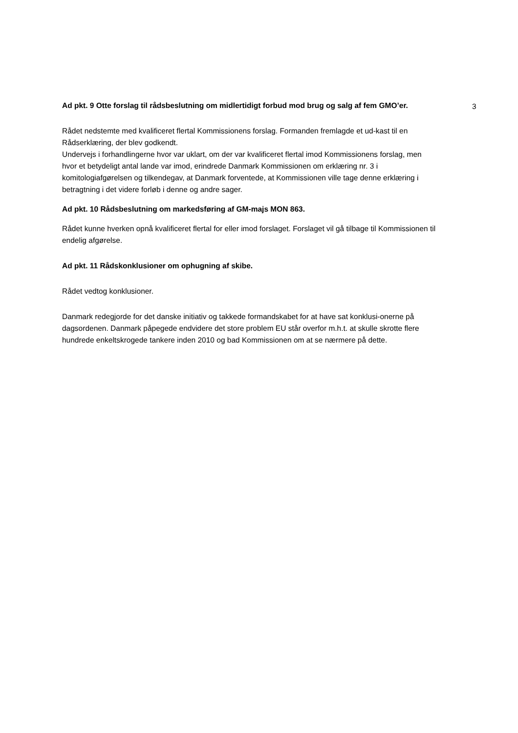3
Ad pkt. 9 Otte forslag til rådsbeslutning om midlertidigt forbud mod brug og salg af fem GMO’er.
Rådet nedstemte med kvalificeret flertal Kommissionens forslag. Formanden fremlagde et ud-kast til en Rådserklæring, der blev godkendt.
Undervejs i forhandlingerne hvor var uklart, om der var kvalificeret flertal imod Kommissionens forslag, men hvor et betydeligt antal lande var imod, erindrede Danmark Kommissionen om erklæring nr. 3 i komitologiafgørelsen og tilkendegav, at Danmark forventede, at Kommissionen ville tage denne erklæring i betragtning i det videre forløb i denne og andre sager.
Ad pkt. 10 Rådsbeslutning om markedsføring af GM-majs MON 863.
Rådet kunne hverken opnå kvalificeret flertal for eller imod forslaget. Forslaget vil gå tilbage til Kommissionen til endelig afgørelse.
Ad pkt. 11 Rådskonklusioner om ophugning af skibe.
Rådet vedtog konklusioner.
Danmark redegjorde for det danske initiativ og takkede formandskabet for at have sat konklusi-onerne på dagsordenen. Danmark påpegede endvidere det store problem EU står overfor m.h.t. at skulle skrotte flere hundrede enkeltskrogede tankere inden 2010 og bad Kommissionen om at se nærmere på dette.